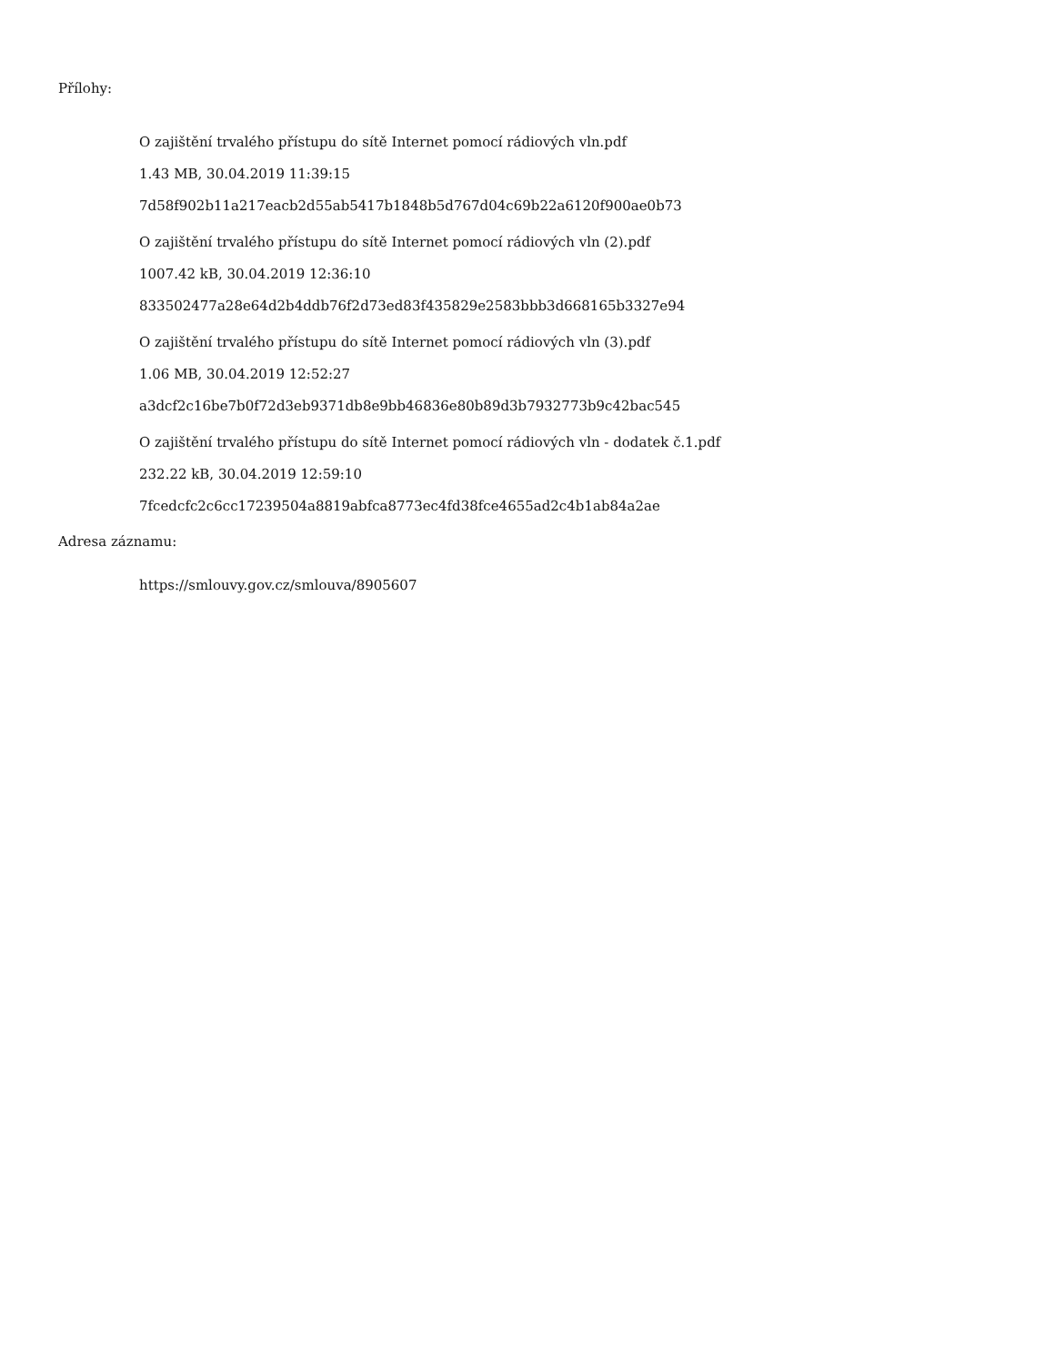Přílohy:
O zajištění trvalého přístupu do sítě Internet pomocí rádiových vln.pdf
1.43 MB, 30.04.2019 11:39:15
7d58f902b11a217eacb2d55ab5417b1848b5d767d04c69b22a6120f900ae0b73
O zajištění trvalého přístupu do sítě Internet pomocí rádiových vln (2).pdf
1007.42 kB, 30.04.2019 12:36:10
833502477a28e64d2b4ddb76f2d73ed83f435829e2583bbb3d668165b3327e94
O zajištění trvalého přístupu do sítě Internet pomocí rádiových vln (3).pdf
1.06 MB, 30.04.2019 12:52:27
a3dcf2c16be7b0f72d3eb9371db8e9bb46836e80b89d3b7932773b9c42bac545
O zajištění trvalého přístupu do sítě Internet pomocí rádiových vln - dodatek č.1.pdf
232.22 kB, 30.04.2019 12:59:10
7fcedcfc2c6cc17239504a8819abfca8773ec4fd38fce4655ad2c4b1ab84a2ae
Adresa záznamu:
https://smlouvy.gov.cz/smlouva/8905607